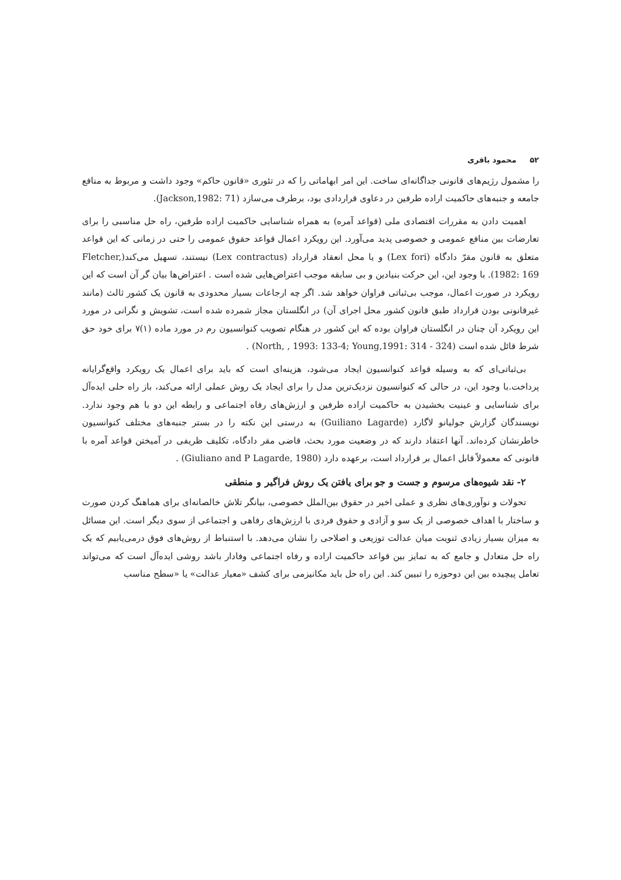۵۲ محمود باقری
را مشمول رژیم‌های قانونی جداگانه‌ای ساخت. این امر ابهاماتی را که در تئوری «قانون حاکم» وجود داشت و مربوط به منافع جامعه و جنبه‌های حاکمیت اراده طرفین در دعاوی قراردادی بود، برطرف می‌سازد (Jackson,1982: 71).
اهمیت دادن به مقررات اقتصادی ملی (قواعد آمره) به همراه شناسایی حاکمیت اراده طرفین، راه حل مناسبی را برای تعارضات بین منافع عمومی و خصوصی پدید می‌آورد. این رویکرد اعمال قواعد حقوق عمومی را حتی در زمانی که این قواعد متعلق به قانون مقرّ دادگاه (Lex fori) و یا محل انعقاد قرارداد (Lex contractus) نیستند، تسهیل می‌کند(Fletcher, 1982: 169). با وجود این، این حرکت بنیادین و بی سابقه موجب اعتراض‌هایی شده است . اعتراض‌ها بیان گر آن است که این رویکرد در صورت اعمال، موجب بی‌ثباتی فراوان خواهد شد. اگر چه ارجاعات بسیار محدودی به قانون یک کشور ثالث (مانند غیرقانونی بودن قرارداد طبق قانون کشور محل اجرای آن) در انگلستان مجاز شمرده شده است، تشویش و نگرانی در مورد این رویکرد آن چنان در انگلستان فراوان بوده که این کشور در هنگام تصویب کنوانسیون رم در مورد ماده (۱)۷ برای خود حق شرط قائل شده است (North, , 1993: 133-4; Young,1991: 314 - 324) .
بی‌ثباتی‌ای که به وسیله قواعد کنوانسیون ایجاد می‌شود، هزینه‌ای است که باید برای اعمال یک رویکرد واقع‌گرایانه پرداخت.با وجود این، در حالی که کنوانسیون نزدیک‌ترین مدل را برای ایجاد یک روش عملی ارائه می‌کند، باز راه حلی ایده‌آل برای شناسایی و عینیت بخشیدن به حاکمیت اراده طرفین و ارزش‌های رفاه اجتماعی و رابطه این دو با هم وجود ندارد. نویسندگان گزارش جولیانو لاگارد (Guiliano Lagarde) به درستی این نکته را در بستر جنبه‌های مختلف کنوانسیون خاطرنشان کرده‌اند. آنها اعتقاد دارند که در وضعیت مورد بحث، قاضی مقر دادگاه، تکلیف ظریفی در آمیختن قواعد آمره با قانونی که معمولاً قابل اعمال بر قرارداد است، برعهده دارد (Giuliano and P Lagarde, 1980) .
۲- نقد شیوه‌های مرسوم و جست و جو برای یافتن یک روش فراگیر و منطقی
تحولات و نوآوری‌های نظری و عملی اخیر در حقوق بین‌الملل خصوصی، بیانگر تلاش خالصانه‌ای برای هماهنگ کردن صورت و ساختار با اهداف خصوصی از یک سو و آزادی و حقوق فردی با ارزش‌های رفاهی و اجتماعی از سوی دیگر است. این مسائل به میزان بسیار زیادی ثنویت میان عدالت توزیعی و اصلاحی را نشان می‌دهد. با استنباط از روش‌های فوق درمی‌یابیم که یک راه حل متعادل و جامع که به تمایز بین قواعد حاکمیت اراده و رفاه اجتماعی وفادار باشد روشی ایده‌آل است که می‌تواند تعامل پیچیده بین این دوحوزه را تبیین کند. این راه حل باید مکانیزمی برای کشف «معیار عدالت» یا «سطح مناسب